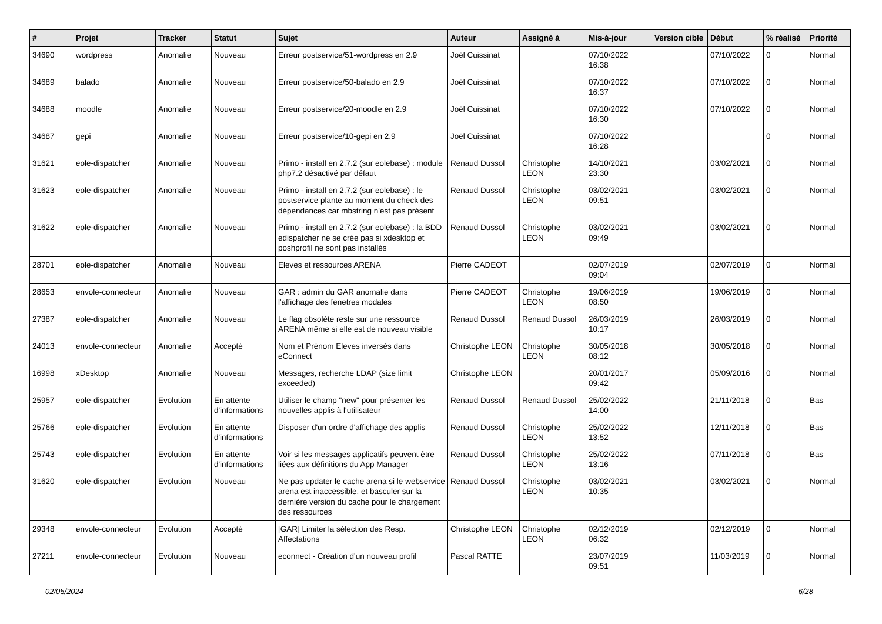| # | Projet | Tracker | Statut | Sujet | Auteur | Assigné à | Mis-à-jour | Version cible | Début | % réalisé | Priorité |
| --- | --- | --- | --- | --- | --- | --- | --- | --- | --- | --- | --- |
| 34690 | wordpress | Anomalie | Nouveau | Erreur postservice/51-wordpress en 2.9 | Joël Cuissinat | | 07/10/2022 16:38 | | 07/10/2022 | 0 | Normal |
| 34689 | balado | Anomalie | Nouveau | Erreur postservice/50-balado en 2.9 | Joël Cuissinat | | 07/10/2022 16:37 | | 07/10/2022 | 0 | Normal |
| 34688 | moodle | Anomalie | Nouveau | Erreur postservice/20-moodle en 2.9 | Joël Cuissinat | | 07/10/2022 16:30 | | 07/10/2022 | 0 | Normal |
| 34687 | gepi | Anomalie | Nouveau | Erreur postservice/10-gepi en 2.9 | Joël Cuissinat | | 07/10/2022 16:28 | | | 0 | Normal |
| 31621 | eole-dispatcher | Anomalie | Nouveau | Primo - install en 2.7.2 (sur eolebase) : module php7.2 désactivé par défaut | Renaud Dussol | Christophe LEON | 14/10/2021 23:30 | | 03/02/2021 | 0 | Normal |
| 31623 | eole-dispatcher | Anomalie | Nouveau | Primo - install en 2.7.2 (sur eolebase) : le postservice plante au moment du check des dépendances car mbstring n'est pas présent | Renaud Dussol | Christophe LEON | 03/02/2021 09:51 | | 03/02/2021 | 0 | Normal |
| 31622 | eole-dispatcher | Anomalie | Nouveau | Primo - install en 2.7.2 (sur eolebase) : la BDD edispatcher ne se crée pas si xdesktop et poshprofil ne sont pas installés | Renaud Dussol | Christophe LEON | 03/02/2021 09:49 | | 03/02/2021 | 0 | Normal |
| 28701 | eole-dispatcher | Anomalie | Nouveau | Eleves et ressources ARENA | Pierre CADEOT | | 02/07/2019 09:04 | | 02/07/2019 | 0 | Normal |
| 28653 | envole-connecteur | Anomalie | Nouveau | GAR : admin du GAR anomalie dans l'affichage des fenetres modales | Pierre CADEOT | Christophe LEON | 19/06/2019 08:50 | | 19/06/2019 | 0 | Normal |
| 27387 | eole-dispatcher | Anomalie | Nouveau | Le flag obsolète reste sur une ressource ARENA même si elle est de nouveau visible | Renaud Dussol | Renaud Dussol | 26/03/2019 10:17 | | 26/03/2019 | 0 | Normal |
| 24013 | envole-connecteur | Anomalie | Accepté | Nom et Prénom Eleves inversés dans eConnect | Christophe LEON | Christophe LEON | 30/05/2018 08:12 | | 30/05/2018 | 0 | Normal |
| 16998 | xDesktop | Anomalie | Nouveau | Messages, recherche LDAP (size limit exceeded) | Christophe LEON | | 20/01/2017 09:42 | | 05/09/2016 | 0 | Normal |
| 25957 | eole-dispatcher | Evolution | En attente d'informations | Utiliser le champ "new" pour présenter les nouvelles applis à l'utilisateur | Renaud Dussol | Renaud Dussol | 25/02/2022 14:00 | | 21/11/2018 | 0 | Bas |
| 25766 | eole-dispatcher | Evolution | En attente d'informations | Disposer d'un ordre d'affichage des applis | Renaud Dussol | Christophe LEON | 25/02/2022 13:52 | | 12/11/2018 | 0 | Bas |
| 25743 | eole-dispatcher | Evolution | En attente d'informations | Voir si les messages applicatifs peuvent être liées aux définitions du App Manager | Renaud Dussol | Christophe LEON | 25/02/2022 13:16 | | 07/11/2018 | 0 | Bas |
| 31620 | eole-dispatcher | Evolution | Nouveau | Ne pas updater le cache arena si le webservice arena est inaccessible, et basculer sur la dernière version du cache pour le chargement des ressources | Renaud Dussol | Christophe LEON | 03/02/2021 10:35 | | 03/02/2021 | 0 | Normal |
| 29348 | envole-connecteur | Evolution | Accepté | [GAR] Limiter la sélection des Resp. Affectations | Christophe LEON | Christophe LEON | 02/12/2019 06:32 | | 02/12/2019 | 0 | Normal |
| 27211 | envole-connecteur | Evolution | Nouveau | econnect - Création d'un nouveau profil | Pascal RATTE | | 23/07/2019 09:51 | | 11/03/2019 | 0 | Normal |
02/05/2024 6/28